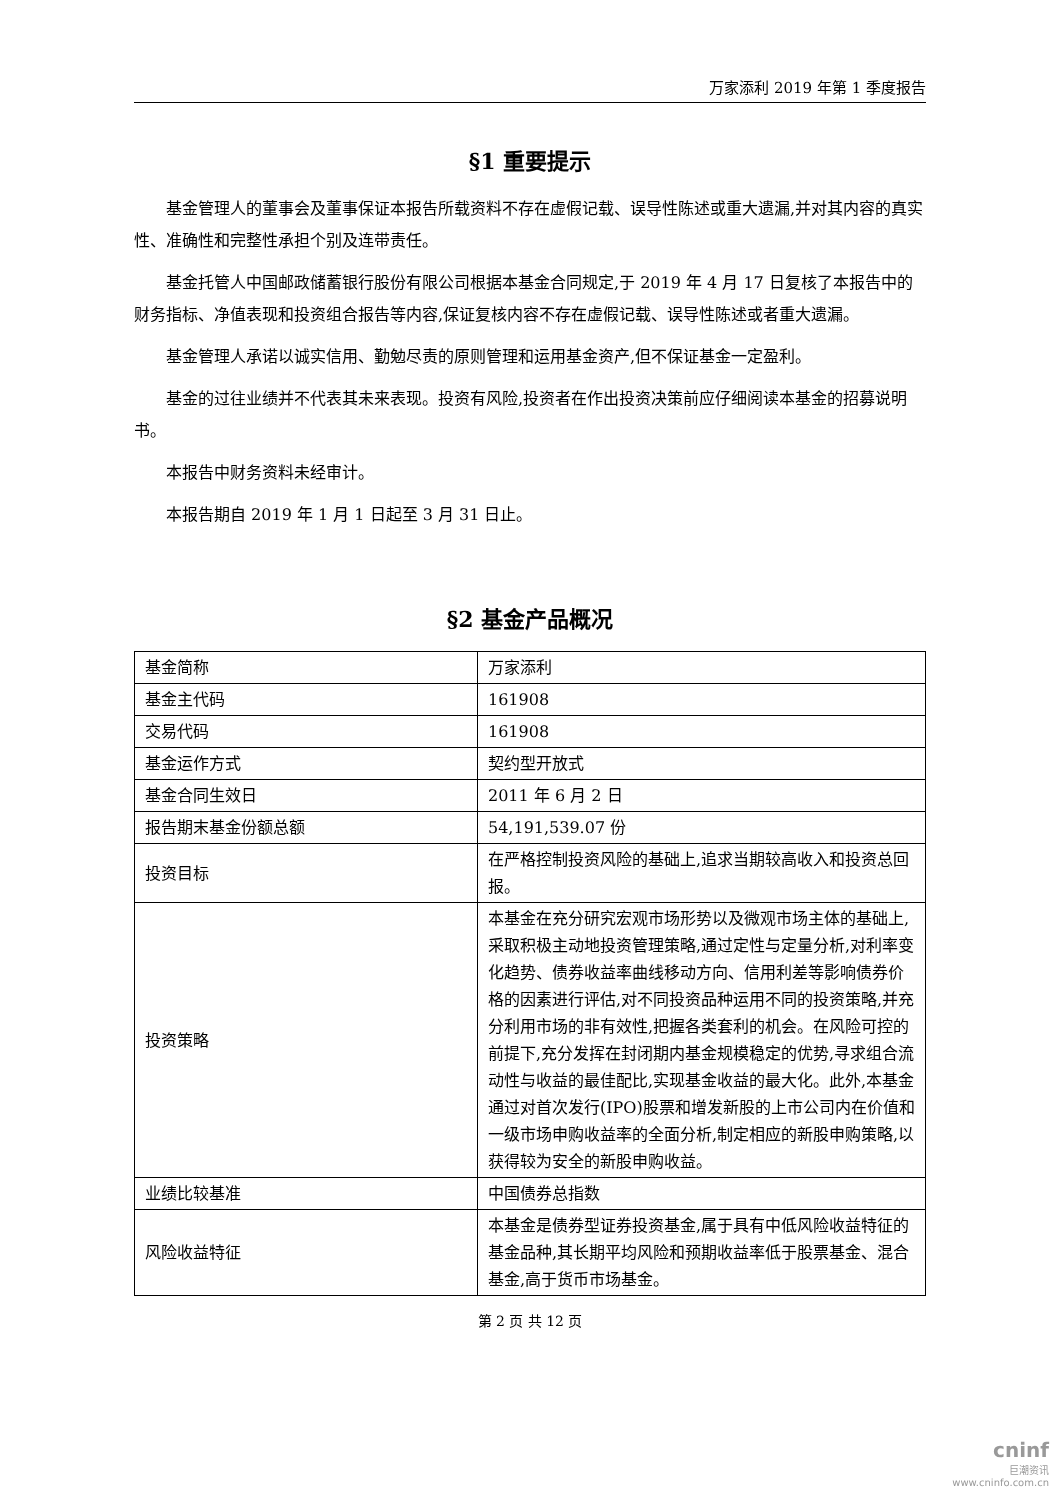万家添利 2019 年第 1 季度报告
§1 重要提示
基金管理人的董事会及董事保证本报告所载资料不存在虚假记载、误导性陈述或重大遗漏,并对其内容的真实性、准确性和完整性承担个别及连带责任。
基金托管人中国邮政储蓄银行股份有限公司根据本基金合同规定,于 2019 年 4 月 17 日复核了本报告中的财务指标、净值表现和投资组合报告等内容,保证复核内容不存在虚假记载、误导性陈述或者重大遗漏。
基金管理人承诺以诚实信用、勤勉尽责的原则管理和运用基金资产,但不保证基金一定盈利。
基金的过往业绩并不代表其未来表现。投资有风险,投资者在作出投资决策前应仔细阅读本基金的招募说明书。
本报告中财务资料未经审计。
本报告期自 2019 年 1 月 1 日起至 3 月 31 日止。
§2 基金产品概况
| 基金简称 | 万家添利 |
| 基金主代码 | 161908 |
| 交易代码 | 161908 |
| 基金运作方式 | 契约型开放式 |
| 基金合同生效日 | 2011 年 6 月 2 日 |
| 报告期末基金份额总额 | 54,191,539.07 份 |
| 投资目标 | 在严格控制投资风险的基础上,追求当期较高收入和投资总回报。 |
| 投资策略 | 本基金在充分研究宏观市场形势以及微观市场主体的基础上,采取积极主动地投资管理策略,通过定性与定量分析,对利率变化趋势、债券收益率曲线移动方向、信用利差等影响债券价格的因素进行评估,对不同投资品种运用不同的投资策略,并充分利用市场的非有效性,把握各类套利的机会。在风险可控的前提下,充分发挥在封闭期内基金规模稳定的优势,寻求组合流动性与收益的最佳配比,实现基金收益的最大化。此外,本基金通过对首次发行(IPO)股票和增发新股的上市公司内在价值和一级市场申购收益率的全面分析,制定相应的新股申购策略,以获得较为安全的新股申购收益。 |
| 业绩比较基准 | 中国债券总指数 |
| 风险收益特征 | 本基金是债券型证券投资基金,属于具有中低风险收益特征的基金品种,其长期平均风险和预期收益率低于股票基金、混合基金,高于货币市场基金。 |
第 2 页 共 12 页
cninf
巨潮资讯
www.cninfo.com.cn